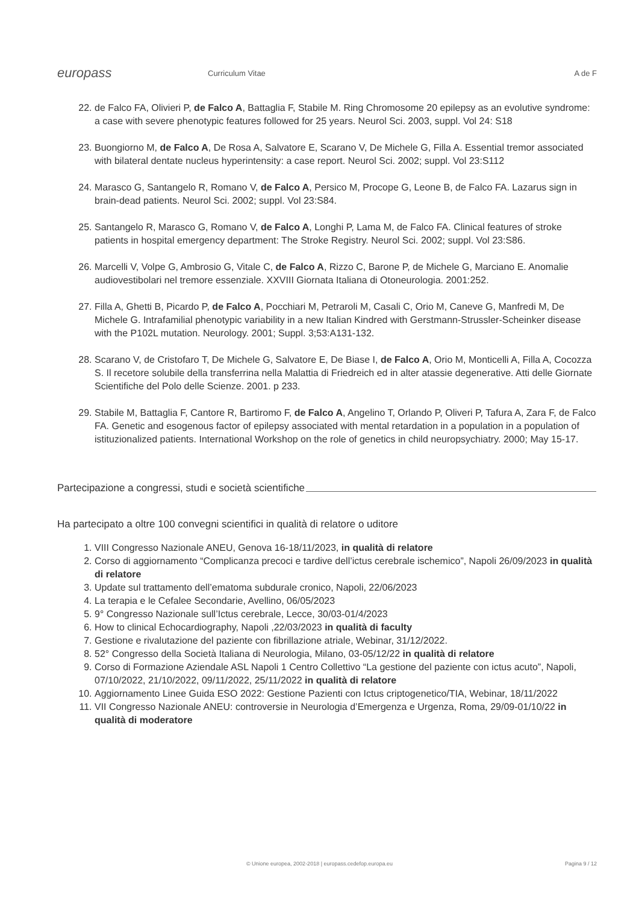europass
Curriculum Vitae A de F
22. de Falco FA, Olivieri P, de Falco A, Battaglia F, Stabile M. Ring Chromosome 20 epilepsy as an evolutive syndrome: a case with severe phenotypic features followed for 25 years. Neurol Sci. 2003, suppl. Vol 24: S18
23. Buongiorno M, de Falco A, De Rosa A, Salvatore E, Scarano V, De Michele G, Filla A. Essential tremor associated with bilateral dentate nucleus hyperintensity: a case report. Neurol Sci. 2002; suppl. Vol 23:S112
24. Marasco G, Santangelo R, Romano V, de Falco A, Persico M, Procope G, Leone B, de Falco FA. Lazarus sign in brain-dead patients. Neurol Sci. 2002; suppl. Vol 23:S84.
25. Santangelo R, Marasco G, Romano V, de Falco A, Longhi P, Lama M, de Falco FA. Clinical features of stroke patients in hospital emergency department: The Stroke Registry. Neurol Sci. 2002; suppl. Vol 23:S86.
26. Marcelli V, Volpe G, Ambrosio G, Vitale C, de Falco A, Rizzo C, Barone P, de Michele G, Marciano E. Anomalie audiovestibolari nel tremore essenziale. XXVIII Giornata Italiana di Otoneurologia. 2001:252.
27. Filla A, Ghetti B, Picardo P, de Falco A, Pocchiari M, Petraroli M, Casali C, Orio M, Caneve G, Manfredi M, De Michele G. Intrafamilial phenotypic variability in a new Italian Kindred with Gerstmann-Strussler-Scheinker disease with the P102L mutation. Neurology. 2001; Suppl. 3;53:A131-132.
28. Scarano V, de Cristofaro T, De Michele G, Salvatore E, De Biase I, de Falco A, Orio M, Monticelli A, Filla A, Cocozza S. Il recetore solubile della transferrina nella Malattia di Friedreich ed in alter atassie degenerative. Atti delle Giornate Scientifiche del Polo delle Scienze. 2001. p 233.
29. Stabile M, Battaglia F, Cantore R, Bartiromo F, de Falco A, Angelino T, Orlando P, Oliveri P, Tafura A, Zara F, de Falco FA. Genetic and esogenous factor of epilepsy associated with mental retardation in a population in a population of istituzionalized patients. International Workshop on the role of genetics in child neuropsychiatry. 2000; May 15-17.
Partecipazione a congressi, studi e società scientifiche
Ha partecipato a oltre 100 convegni scientifici in qualità di relatore o uditore
1. VIII Congresso Nazionale ANEU, Genova 16-18/11/2023, in qualità di relatore
2. Corso di aggiornamento “Complicanza precoci e tardive dell’ictus cerebrale ischemico”, Napoli 26/09/2023 in qualità di relatore
3. Update sul trattamento dell’ematoma subdurale cronico, Napoli, 22/06/2023
4. La terapia e le Cefalee Secondarie, Avellino, 06/05/2023
5. 9° Congresso Nazionale sull’Ictus cerebrale, Lecce, 30/03-01/4/2023
6. How to clinical Echocardiography, Napoli ,22/03/2023 in qualità di faculty
7. Gestione e rivalutazione del paziente con fibrillazione atriale, Webinar, 31/12/2022.
8. 52° Congresso della Società Italiana di Neurologia, Milano, 03-05/12/22 in qualità di relatore
9. Corso di Formazione Aziendale ASL Napoli 1 Centro Collettivo “La gestione del paziente con ictus acuto”, Napoli, 07/10/2022, 21/10/2022, 09/11/2022, 25/11/2022 in qualità di relatore
10. Aggiornamento Linee Guida ESO 2022: Gestione Pazienti con Ictus criptogenetico/TIA, Webinar, 18/11/2022
11. VII Congresso Nazionale ANEU: controversie in Neurologia d’Emergenza e Urgenza, Roma, 29/09-01/10/22 in qualità di moderatore
© Unione europea, 2002-2018 | europass.cedefop.europa.eu
Pagina 9 / 12